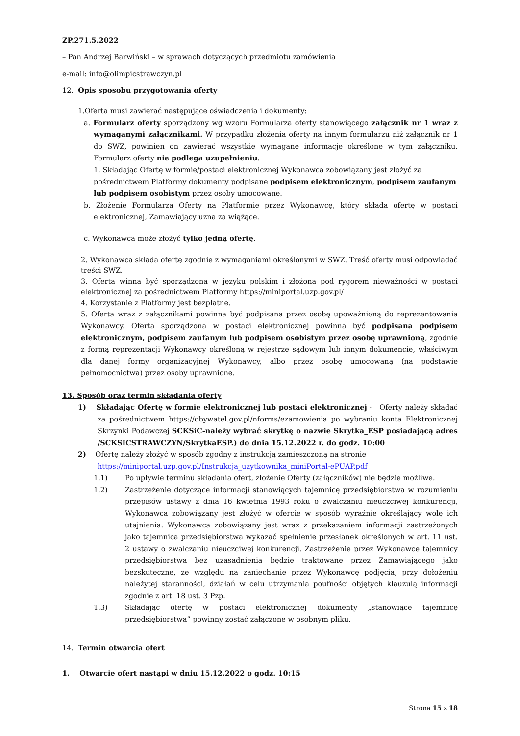ZP.271.5.2022
– Pan Andrzej Barwiński – w sprawach dotyczących przedmiotu zamówienia
e-mail: info@olimpicstrawczyn.pl
12. Opis sposobu przygotowania oferty
1.Oferta musi zawierać następujące oświadczenia i dokumenty:
a. Formularz oferty sporządzony wg wzoru Formularza oferty stanowiącego załącznik nr 1 wraz z wymaganymi załącznikami. W przypadku złożenia oferty na innym formularzu niż załącznik nr 1 do SWZ, powinien on zawierać wszystkie wymagane informacje określone w tym załączniku. Formularz oferty nie podlega uzupełnieniu.
1. Składając Ofertę w formie/postaci elektronicznej Wykonawca zobowiązany jest złożyć za pośrednictwem Platformy dokumenty podpisane podpisem elektronicznym, podpisem zaufanym lub podpisem osobistym przez osoby umocowane.
b. Złożenie Formularza Oferty na Platformie przez Wykonawcę, który składa ofertę w postaci elektronicznej, Zamawiający uzna za wiążące.
c. Wykonawca może złożyć tylko jedną ofertę.
2. Wykonawca składa ofertę zgodnie z wymaganiami określonymi w SWZ. Treść oferty musi odpowiadać treści SWZ.
3. Oferta winna być sporządzona w języku polskim i złożona pod rygorem nieważności w postaci elektronicznej za pośrednictwem Platformy https://miniportal.uzp.gov.pl/
4. Korzystanie z Platformy jest bezpłatne.
5. Oferta wraz z załącznikami powinna być podpisana przez osobę upoważnioną do reprezentowania Wykonawcy. Oferta sporządzona w postaci elektronicznej powinna być podpisana podpisem elektronicznym, podpisem zaufanym lub podpisem osobistym przez osobę uprawnioną, zgodnie z formą reprezentacji Wykonawcy określoną w rejestrze sądowym lub innym dokumencie, właściwym dla danej formy organizacyjnej Wykonawcy, albo przez osobę umocowaną (na podstawie pełnomocnictwa) przez osoby uprawnione.
13. Sposób oraz termin składania oferty
1) Składając Ofertę w formie elektronicznej lub postaci elektronicznej - Oferty należy składać za pośrednictwem https://obywatel.gov.pl/nforms/ezamowienia po wybraniu konta Elektronicznej Skrzynki Podawczej SCKSiC-należy wybrać skrytkę o nazwie Skrytka_ESP posiadającą adres /SCKSICSTRAWCZYN/SkrytkaESP.) do dnia 15.12.2022 r. do godz. 10:00
2) Ofertę należy złożyć w sposób zgodny z instrukcją zamieszczoną na stronie https://miniportal.uzp.gov.pl/Instrukcja_uzytkownika_miniPortal-ePUAP.pdf
1.1) Po upływie terminu składania ofert, złożenie Oferty (załączników) nie będzie możliwe.
1.2) Zastrzeżenie dotyczące informacji stanowiących tajemnicę przedsiębiorstwa w rozumieniu przepisów ustawy z dnia 16 kwietnia 1993 roku o zwalczaniu nieuczciwej konkurencji, Wykonawca zobowiązany jest złożyć w ofercie w sposób wyraźnie określający wolę ich utajnienia. Wykonawca zobowiązany jest wraz z przekazaniem informacji zastrzeżonych jako tajemnica przedsiębiorstwa wykazać spełnienie przesłanek określonych w art. 11 ust. 2 ustawy o zwalczaniu nieuczciwej konkurencji. Zastrzeżenie przez Wykonawcę tajemnicy przedsiębiorstwa bez uzasadnienia będzie traktowane przez Zamawiającego jako bezskuteczne, ze względu na zaniechanie przez Wykonawcę podjęcia, przy dołożeniu należytej staranności, działań w celu utrzymania poufności objętych klauzulą informacji zgodnie z art. 18 ust. 3 Pzp.
1.3) Składając ofertę w postaci elektronicznej dokumenty „stanowiące tajemnicę przedsiębiorstwa” powinny zostać załączone w osobnym pliku.
14. Termin otwarcia ofert
1. Otwarcie ofert nastąpi w dniu 15.12.2022 o godz. 10:15
Strona 15 z 18